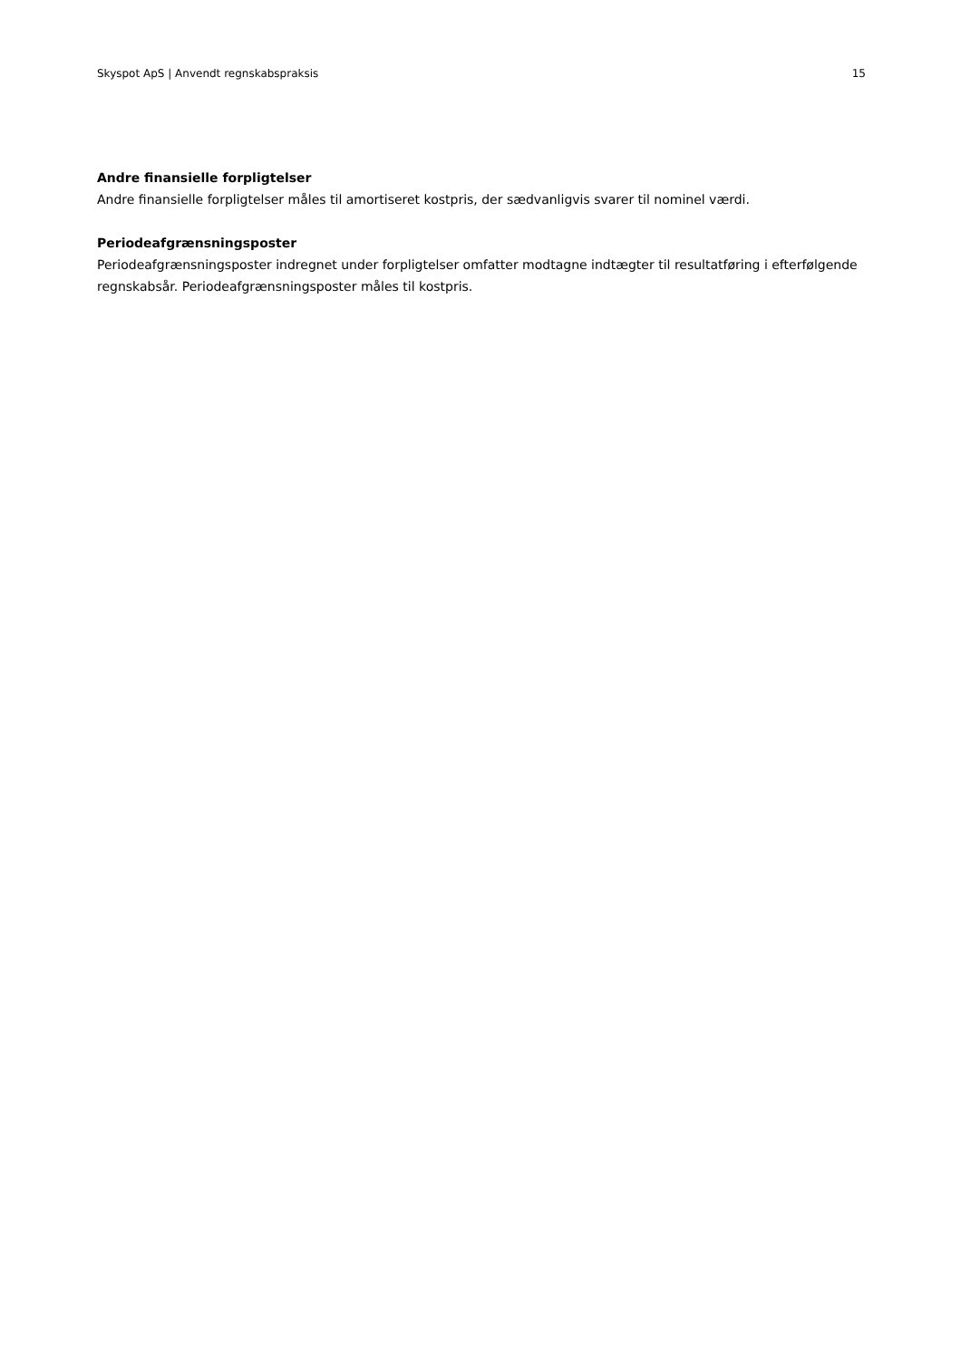Skyspot ApS | Anvendt regnskabspraksis 15
Andre finansielle forpligtelser
Andre finansielle forpligtelser måles til amortiseret kostpris, der sædvanligvis svarer til nominel værdi.
Periodeafgrænsningsposter
Periodeafgrænsningsposter indregnet under forpligtelser omfatter modtagne indtægter til resultatføring i efterfølgende regnskabsår. Periodeafgrænsningsposter måles til kostpris.